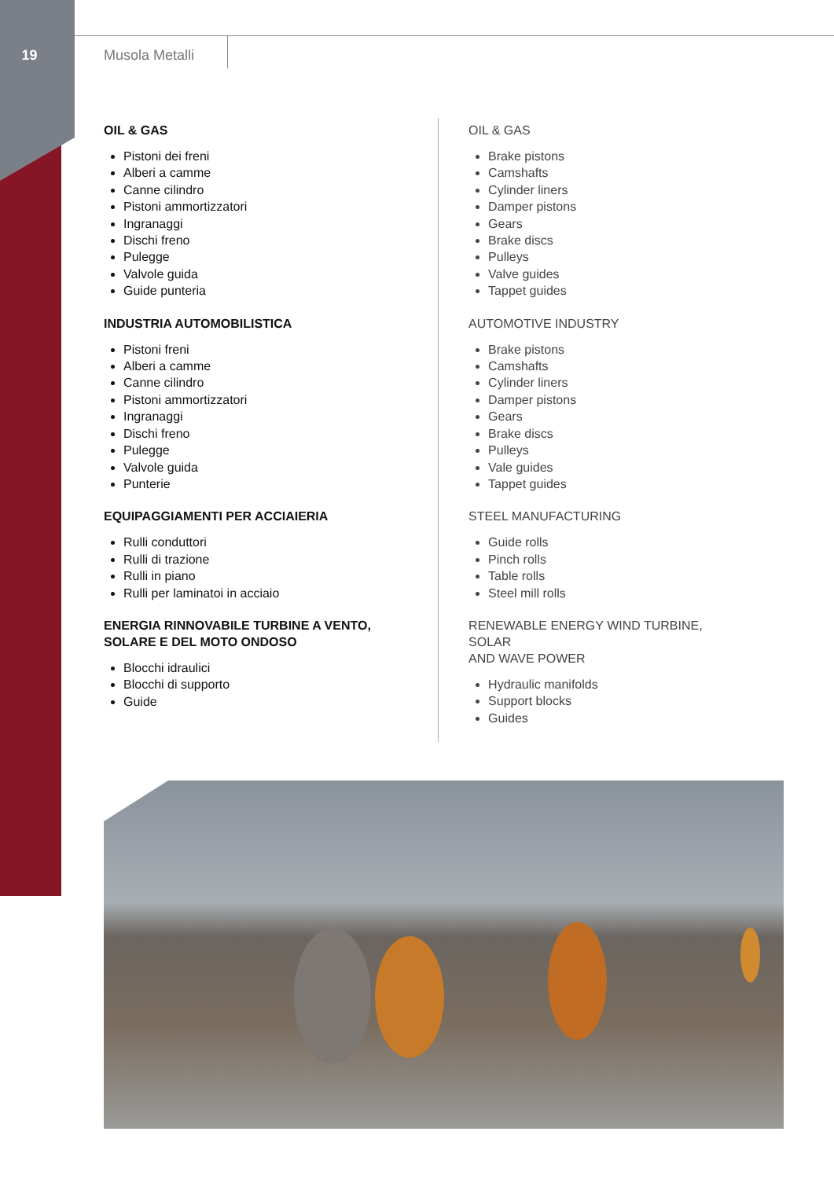19 Musola Metalli
OIL & GAS
Pistoni dei freni
Alberi a camme
Canne cilindro
Pistoni ammortizzatori
Ingranaggi
Dischi freno
Pulegge
Valvole guida
Guide punteria
INDUSTRIA AUTOMOBILISTICA
Pistoni freni
Alberi a camme
Canne cilindro
Pistoni ammortizzatori
Ingranaggi
Dischi freno
Pulegge
Valvole guida
Punterie
EQUIPAGGIAMENTI PER ACCIAIERIA
Rulli conduttori
Rulli di trazione
Rulli in piano
Rulli per laminatoi in acciaio
ENERGIA RINNOVABILE TURBINE A VENTO,
SOLARE E DEL MOTO ONDOSO
Blocchi idraulici
Blocchi di supporto
Guide
OIL & GAS
Brake pistons
Camshafts
Cylinder liners
Damper pistons
Gears
Brake discs
Pulleys
Valve guides
Tappet guides
AUTOMOTIVE INDUSTRY
Brake pistons
Camshafts
Cylinder liners
Damper pistons
Gears
Brake discs
Pulleys
Vale guides
Tappet guides
STEEL MANUFACTURING
Guide rolls
Pinch rolls
Table rolls
Steel mill rolls
RENEWABLE ENERGY WIND TURBINE, SOLAR
AND WAVE POWER
Hydraulic manifolds
Support blocks
Guides